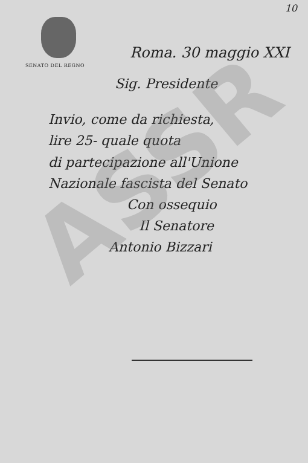10
ASSR
SENATO DEL REGNO
Roma. 30 maggio XXI
Sig. Presidente
Invio, come da richiesta,
lire 25- quale quota
di partecipazione all'Unione
Nazionale fascista del Senato
Con ossequio
Il Senatore
Antonio Bizzari